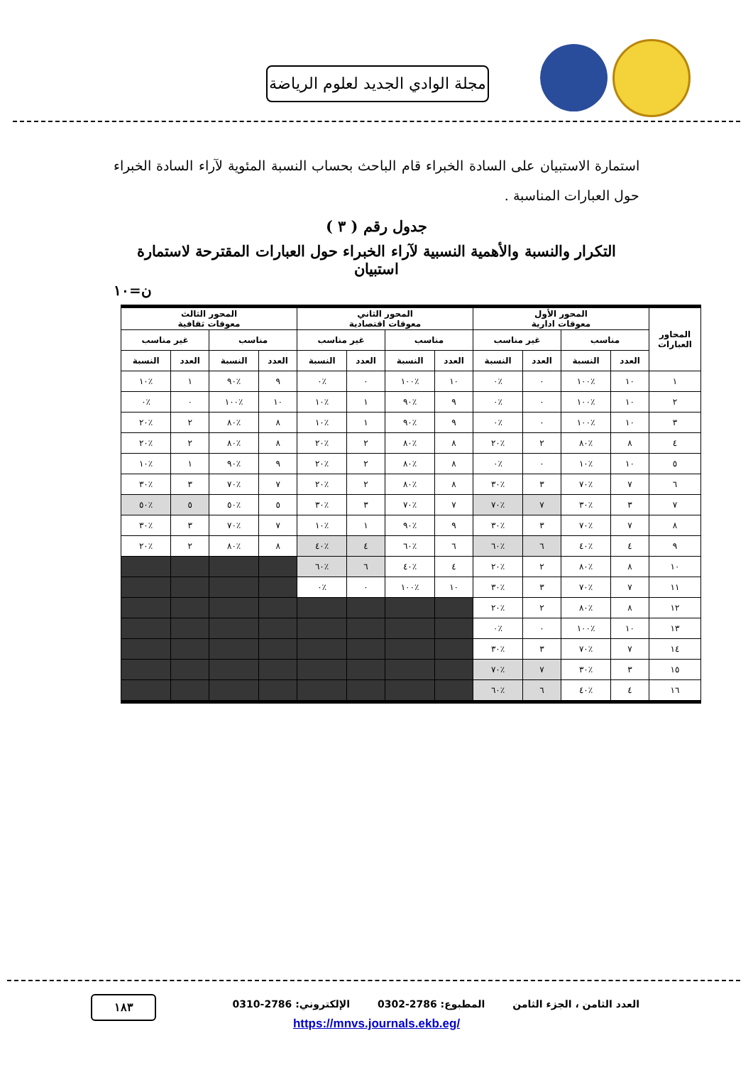مجلة الوادي الجديد لعلوم الرياضة
استمارة الاستبيان على السادة الخبراء قام الباحث بحساب النسبة المئوية لآراء السادة الخبراء حول العبارات المناسبة .
جدول رقم ( ٣ )
التكرار والنسبة والأهمية النسبية لآراء الخبراء حول العبارات المقترحة لاستمارة استبيان
ن=١٠
| المحاور العبارات | المحور الأول معوقات ادارية | | | | المحور الثاني معوقات اقتصادية | | | | المحور الثالث معوقات ثقافية | | | |
| --- | --- | --- | --- | --- | --- | --- | --- | --- | --- | --- | --- | --- |
| | مناسب | | غير مناسب | | مناسب | | غير مناسب | | مناسب | | غير مناسب | |
| | العدد | النسبة | العدد | النسبة | العدد | النسبة | العدد | النسبة | العدد | النسبة | العدد | النسبة |
| ١ | ١٠ | ٪١٠٠ | ٠ | ٪٠ | ١٠ | ٪١٠٠ | ٠ | ٪٠ | ٩ | ٪٩٠ | ١ | ٪١٠ |
| ٢ | ١٠ | ٪١٠٠ | ٠ | ٪٠ | ٩ | ٪٩٠ | ١ | ٪١٠ | ١٠ | ٪١٠٠ | ٠ | ٪٠ |
| ٣ | ١٠ | ٪١٠٠ | ٠ | ٪٠ | ٩ | ٪٩٠ | ١ | ٪١٠ | ٨ | ٪٨٠ | ٢ | ٪٢٠ |
| ٤ | ٨ | ٪٨٠ | ٢ | ٪٢٠ | ٨ | ٪٨٠ | ٢ | ٪٢٠ | ٨ | ٪٨٠ | ٢ | ٪٢٠ |
| ٥ | ١٠ | ٪١٠ | ٠ | ٪٠ | ٨ | ٪٨٠ | ٢ | ٪٢٠ | ٩ | ٪٩٠ | ١ | ٪١٠ |
| ٦ | ٧ | ٪٧٠ | ٣ | ٪٣٠ | ٨ | ٪٨٠ | ٢ | ٪٢٠ | ٧ | ٪٧٠ | ٣ | ٪٣٠ |
| ٧ | ٣ | ٪٣٠ | ٧ | ٪٧٠ | ٧ | ٪٧٠ | ٣ | ٪٣٠ | ٥ | ٪٥٠ | ٥ | ٪٥٠ |
| ٨ | ٧ | ٪٧٠ | ٣ | ٪٣٠ | ٩ | ٪٩٠ | ١ | ٪١٠ | ٧ | ٪٧٠ | ٣ | ٪٣٠ |
| ٩ | ٤ | ٪٤٠ | ٦ | ٪٦٠ | ٦ | ٪٦٠ | ٤ | ٪٤٠ | ٨ | ٪٨٠ | ٢ | ٪٢٠ |
| ١٠ | ٨ | ٪٨٠ | ٢ | ٪٢٠ | ٤ | ٪٤٠ | ٦ | ٪٦٠ | | | | |
| ١١ | ٧ | ٪٧٠ | ٣ | ٪٣٠ | ١٠ | ٪١٠٠ | ٠ | ٪٠ | | | | |
| ١٢ | ٨ | ٪٨٠ | ٢ | ٪٢٠ | | | | | | | | |
| ١٣ | ١٠ | ٪١٠٠ | ٠ | ٪٠ | | | | | | | | |
| ١٤ | ٧ | ٪٧٠ | ٣ | ٪٣٠ | | | | | | | | |
| ١٥ | ٣ | ٪٣٠ | ٧ | ٪٧٠ | | | | | | | | |
| ١٦ | ٤ | ٪٤٠ | ٦ | ٪٦٠ | | | | | | | | |
١٨٣
العدد الثامن ، الجزء الثامن المطبوع: 2786-0302 الإلكتروني: 2786-0310
https://mnvs.journals.ekb.eg/